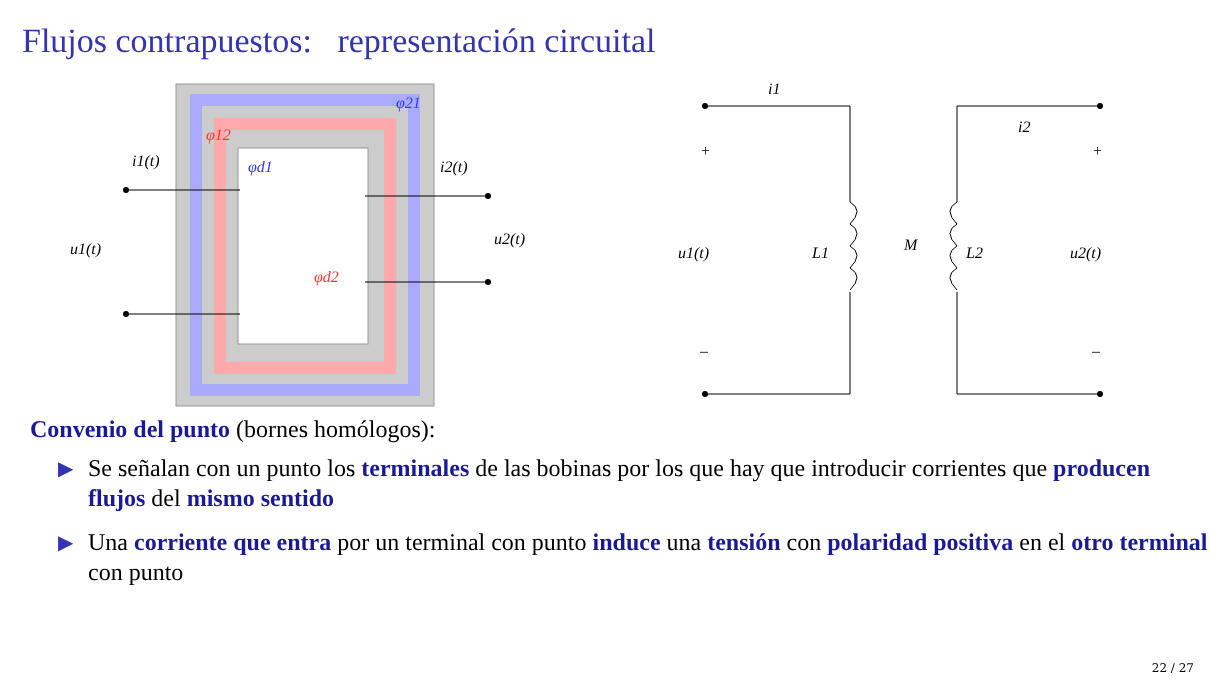Flujos contrapuestos: representación circuital
φ21
φ12
φd1
φd2
i1(t)
i2(t)
u1(t)
u2(t)
i1
i2
+
+
u1(t)
L1
M
L2
u2(t)
–
–
Convenio del punto (bornes homólogos):
▶ Se señalan con un punto los terminales de las bobinas por los que hay que introducir corrientes que producen flujos del mismo sentido
▶ Una corriente que entra por un terminal con punto induce una tensión con polaridad positiva en el otro terminal con punto
22 / 27